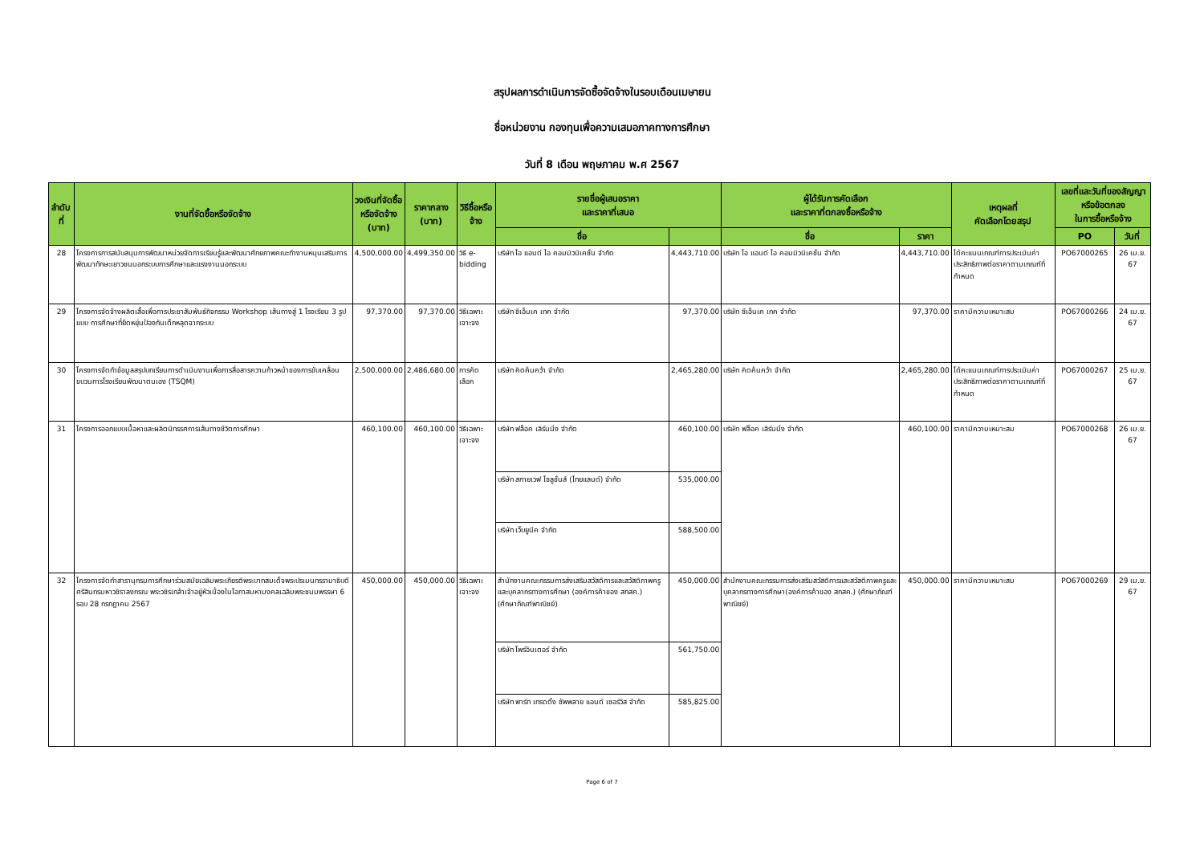สรุปผลการดำเนินการจัดซื้อจัดจ้างในรอบเดือนเมษายน
ชื่อหน่วยงาน กองทุนเพื่อความเสมอภาคทางการศึกษา
วันที่ 8 เดือน พฤษภาคม พ.ศ 2567
| ลำดับที่ | งานที่จัดซื้อหรือจัดจ้าง | วงเงินที่จัดซื้อ หรือจัดจ้าง (บาท) | ราคากลาง (บาท) | วิธีซื้อหรือจ้าง | รายชื่อผู้เสนอราคา และราคาที่เสนอ | | ผู้ได้รับการคัดเลือก และราคาที่ตกลงซื้อหรือจ้าง | | เหตุผลที่ คัดเลือกโดยสรุป | เลขที่และวันที่ของสัญญาหรือข้อตกลง ในการซื้อหรือจ้าง | |
| --- | --- | --- | --- | --- | --- | --- | --- | --- | --- | --- | --- |
| | | | | | ชื่อ | | ชื่อ | ราคา | | PO | วันที่ |
| 28 | โครงการการสนับสนุนการพัฒนาหน่วยจัดการเรียนรู้และพัฒนาศักยภาพคณะทำงานหนุนเสริมการพัฒนาทักษะเยาวชนนอกระบบการศึกษาและแรงงานนอกระบบ | 4,500,000.00 | 4,499,350.00 | วิธี e-bidding | บริษัท ไอ แอนด์ ไอ คอมมิวนิเคชั่น จำกัด | 4,443,710.00 | บริษัท ไอ แอนด์ ไอ คอมมิวนิเคชั่น จำกัด | 4,443,710.00 | ได้คะแนนเกณฑ์การประเมินค่าประสิทธิภาพต่อราคาตามเกณฑ์ที่กำหนด | PO67000265 | 26 เม.ย. 67 |
| 29 | โครงการจัดจ้างผลิตเสื้อเพื่อการประชาสัมพันธ์กิจกรรม Workshop เส้นทางสู่ 1 โรงเรียน 3 รูปแบบ การศึกษาที่ยืดหยุ่นป้องกันเด็กหลุดจากระบบ | 97,370.00 | 97,370.00 | วิธีเฉพาะเจาะจง | บริษัท ซีเอ็นเค เทค จำกัด | 97,370.00 | บริษัท ซีเอ็นเค เทค จำกัด | 97,370.00 | ราคามีความเหมาะสม | PO67000266 | 24 เม.ย. 67 |
| 30 | โครงการจัดทำข้อมูลสรุปบทเรียนการดำเนินงานเพื่อการสื่อสารความก้าวหน้าของการขับเคลื่อนขบวนการโรงเรียนพัฒนาตนเอง (TSQM) | 2,500,000.00 | 2,486,680.00 | การคัดเลือก | บริษัท คิดค้นคว้า จำกัด | 2,465,280.00 | บริษัท คิดค้นคว้า จำกัด | 2,465,280.00 | ได้คะแนนเกณฑ์การประเมินค่าประสิทธิภาพต่อราคาตามเกณฑ์ที่กำหนด | PO67000267 | 25 เม.ย. 67 |
| 31 | โครงการออกแบบเนื้อหาและผลิตนิทรรศการเส้นทางชีวิตการศึกษา | 460,100.00 | 460,100.00 | วิธีเฉพาะเจาะจง | บริษัท ฟล็อค เลิร์นนิ่ง จำกัด | 460,100.00 | บริษัท ฟล็อค เลิร์นนิ่ง จำกัด | 460,100.00 | ราคามีความเหมาะสม | PO67000268 | 26 เม.ย. 67 |
| | | | | | บริษัท สกายเวฟ โซลูชั่นส์ (ไทยแลนด์) จำกัด | 535,000.00 | | | | | |
| | | | | | บริษัท เว็บยูนีค จำกัด | 588,500.00 | | | | | |
| 32 | โครงการจัดทำสารานุกรมการศึกษาร่วมสมัยเฉลิมพระเกียรติพระบาทสมเด็จพระปรเมนทรรามาธิบดีศรีสินทรมหาวชิราลงกรณ พระวชิรเกล้าเจ้าอยู่หัวเนื่องในโอกาสมหามงคลเฉลิมพระชนมพรรษา 6 รอบ 28 กรกฎาคม 2567 | 450,000.00 | 450,000.00 | วิธีเฉพาะเจาะจง | สำนักงานคณะกรรมการส่งเสริมสวัสดิการและสวัสดิภาพครูและบุคลากรทางการศึกษา (องค์การค้าของ สกสค.) (ศึกษาภัณฑ์พาณิชย์) | 450,000.00 | สำนักงานคณะกรรมการส่งเสริมสวัสดิการและสวัสดิภาพครูและบุคลากรทางการศึกษา(องค์การค้าของ สกสค.) (ศึกษาภัณฑ์พาณิชย์) | 450,000.00 | ราคามีความเหมาะสม | PO67000269 | 29 เม.ย. 67 |
| | | | | | บริษัท โพร์อินเตอร์ จำกัด | 561,750.00 | | | | | |
| | | | | | บริษัท พาร์ท เทรดดิ้ง ซัพพลาย แอนด์ เซอร์วิส จำกัด | 585,825.00 | | | | | |
Page 6 of 7